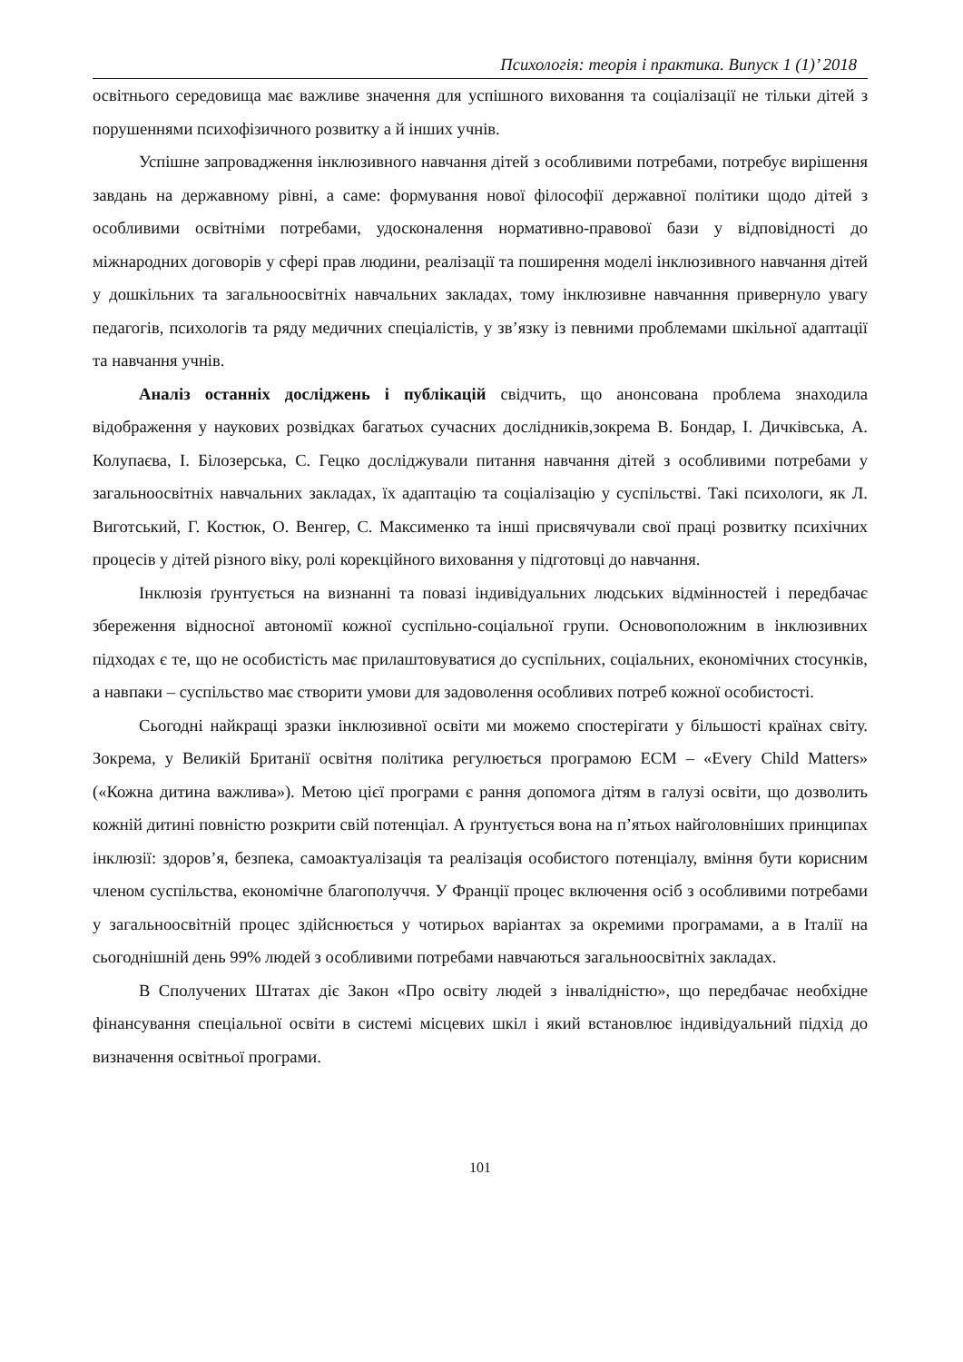Психологія: теорія і практика. Випуск 1 (1)’ 2018
освітнього середовища має важливе значення для успішного виховання та соціалізації не тільки дітей з порушеннями психофізичного розвитку а й інших учнів.
Успішне запровадження інклюзивного навчання дітей з особливими потребами, потребує вирішення завдань на державному рівні, а саме: формування нової філософії державної політики щодо дітей з особливими освітніми потребами, удосконалення нормативно-правової бази у відповідності до міжнародних договорів у сфері прав людини, реалізації та поширення моделі інклюзивного навчання дітей у дошкільних та загальноосвітніх навчальних закладах, тому інклюзивне навчанння привернуло увагу педагогів, психологів та ряду медичних спеціалістів, у зв’язку із певними проблемами шкільної адаптації та навчання учнів.
Аналіз останніх досліджень і публікацій свідчить, що анонсована проблема знаходила відображення у наукових розвідках багатьох сучасних дослідників,зокрема В. Бондар, І. Дичківська, А. Колупаєва, І. Білозерська, С. Гецко досліджували питання навчання дітей з особливими потребами у загальноосвітніх навчальних закладах, їх адаптацію та соціалізацію у суспільстві. Такі психологи, як Л. Виготський, Г. Костюк, О. Венгер, С. Максименко та інші присвячували свої праці розвитку психічних процесів у дітей різного віку, ролі корекційного виховання у підготовці до навчання.
Інклюзія ґрунтується на визнанні та повазі індивідуальних людських відмінностей і передбачає збереження відносної автономії кожної суспільно-соціальної групи. Основоположним в інклюзивних підходах є те, що не особистість має прилаштовуватися до суспільних, соціальних, економічних стосунків, а навпаки – суспільство має створити умови для задоволення особливих потреб кожної особистості.
Сьогодні найкращі зразки інклюзивної освіти ми можемо спостерігати у більшості країнах світу. Зокрема, у Великій Британії освітня політика регулюється програмою ECM – «Every Child Matters» («Кожна дитина важлива»). Метою цієї програми є рання допомога дітям в галузі освіти, що дозволить кожній дитині повністю розкрити свій потенціал. А ґрунтується вона на п’ятьох найголовніших принципах інклюзії: здоров’я, безпека, самоактуалізація та реалізація особистого потенціалу, вміння бути корисним членом суспільства, економічне благополуччя. У Франції процес включення осіб з особливими потребами у загальноосвітній процес здійснюється у чотирьох варіантах за окремими програмами, а в Італії на сьогоднішній день 99% людей з особливими потребами навчаються загальноосвітніх закладах.
В Сполучених Штатах діє Закон «Про освіту людей з інвалідністю», що передбачає необхідне фінансування спеціальної освіти в системі місцевих шкіл і який встановлює індивідуальний підхід до визначення освітньої програми.
101